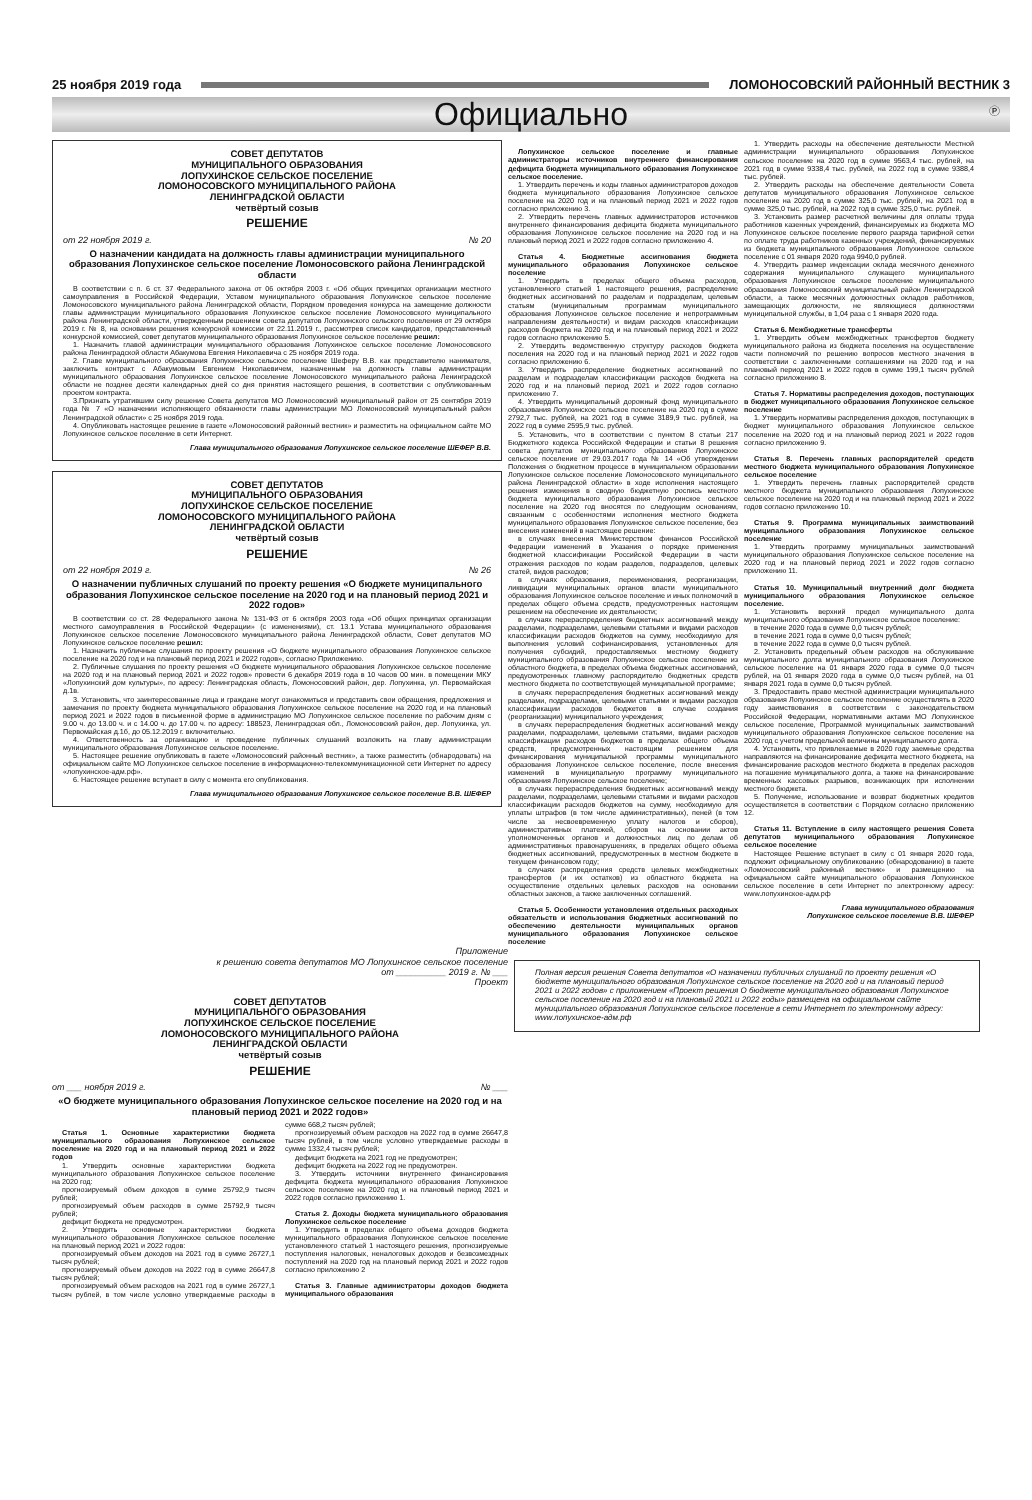25 ноября 2019 года
ЛОМОНОСОВСКИЙ РАЙОННЫЙ ВЕСТНИК 3
Официально Ⓟ
СОВЕТ ДЕПУТАТОВ
МУНИЦИПАЛЬНОГО ОБРАЗОВАНИЯ
ЛОПУХИНСКОЕ СЕЛЬСКОЕ ПОСЕЛЕНИЕ
ЛОМОНОСОВСКОГО МУНИЦИПАЛЬНОГО РАЙОНА
ЛЕНИНГРАДСКОЙ ОБЛАСТИ
четвёртый созыв
РЕШЕНИЕ
от 22 ноября 2019 г. № 20
О назначении кандидата на должность главы администрации муниципального образования Лопухинское сельское поселение Ломоносовского района Ленинградской области
В соответствии с п. 6 ст. 37 Федерального закона от 06 октября 2003 г. «Об общих принципах организации местного самоуправления в Российской Федерации, Уставом муниципального образования Лопухинское сельское поселение Ломоносовского муниципального района Ленинградской области, Порядком проведения конкурса на замещение должности главы администрации муниципального образования Лопухинское сельское поселение Ломоносовского муниципального района Ленинградской области, утвержденным решением совета депутатов Лопухинского сельского поселения от 29 октября 2019 г. № 8, на основании решения конкурсной комиссии от 22.11.2019 г., рассмотрев список кандидатов, представленный конкурсной комиссией, совет депутатов муниципального образования Лопухинское сельское поселение решил:
1. Назначить главой администрации муниципального образования Лопухинское сельское поселение Ломоносовского района Ленинградской области Абакумова Евгения Николаевича с 25 ноября 2019 года.
2. Главе муниципального образования Лопухинское сельское поселение Шеферу В.В. как представителю нанимателя, заключить контракт с Абакумовым Евгением Николаевичем, назначенным на должность главы администрации муниципального образования Лопухинское сельское поселение Ломоносовского муниципального района Ленинградской области не позднее десяти календарных дней со дня принятия настоящего решения, в соответствии с опубликованным проектом контракта.
3.Признать утратившим силу решение Совета депутатов МО Ломоносовский муниципальный район от 25 сентября 2019 года № 7 «О назначении исполняющего обязанности главы администрации МО Ломоносовский муниципальный район Ленинградской области» с 25 ноября 2019 года.
4. Опубликовать настоящее решение в газете «Ломоносовский районный вестник» и разместить на официальном сайте МО Лопухинское сельское поселение в сети Интернет.
Глава муниципального образования Лопухинское сельское поселение ШЕФЕР В.В.
СОВЕТ ДЕПУТАТОВ
МУНИЦИПАЛЬНОГО ОБРАЗОВАНИЯ
ЛОПУХИНСКОЕ СЕЛЬСКОЕ ПОСЕЛЕНИЕ
ЛОМОНОСОВСКОГО МУНИЦИПАЛЬНОГО РАЙОНА
ЛЕНИНГРАДСКОЙ ОБЛАСТИ
четвёртый созыв
РЕШЕНИЕ
от 22 ноября 2019 г. № 26
О назначении публичных слушаний по проекту решения «О бюджете муниципального образования Лопухинское сельское поселение на 2020 год и на плановый период 2021 и 2022 годов»
В соответствии со ст. 28 Федерального закона № 131-ФЗ от 6 октября 2003 года «Об общих принципах организации местного самоуправления в Российской Федерации» (с изменениями), ст. 13.1 Устава муниципального образования Лопухинское сельское поселение Ломоносовского муниципального района Ленинградской области, Совет депутатов МО Лопухинское сельское поселение решил:
1. Назначить публичные слушания по проекту решения «О бюджете муниципального образования Лопухинское сельское поселение на 2020 год и на плановый период 2021 и 2022 годов», согласно Приложению.
2. Публичные слушания по проекту решения «О бюджете муниципального образования Лопухинское сельское поселение на 2020 год и на плановый период 2021 и 2022 годов» провести 6 декабря 2019 года в 10 часов 00 мин. в помещении МКУ «Лопухинский дом культуры», по адресу: Ленинградская область, Ломоносовский район, дер. Лопухинка, ул. Первомайская д.1в.
3. Установить, что заинтересованные лица и граждане могут ознакомиться и представить свои обращения, предложения и замечания по проекту бюджета муниципального образования Лопухинское сельское поселение на 2020 год и на плановый период 2021 и 2022 годов в письменной форме в администрацию МО Лопухинское сельское поселение по рабочим дням с 9.00 ч. до 13.00 ч. и с 14.00 ч. до 17.00 ч. по адресу: 188523, Ленинградская обл., Ломоносовский район, дер. Лопухинка, ул. Первомайская д.1б, до 05.12.2019 г. включительно.
4. Ответственность за организацию и проведение публичных слушаний возложить на главу администрации муниципального образования Лопухинское сельское поселение.
5. Настоящее решение опубликовать в газете «Ломоносовский районный вестник», а также разместить (обнародовать) на официальном сайте МО Лопухинское сельское поселение в информационно-телекоммуникационной сети Интернет по адресу «лопухинское-адм.рф».
6. Настоящее решение вступает в силу с момента его опубликования.
Глава муниципального образования Лопухинское сельское поселение В.В. ШЕФЕР
Лопухинское сельское поселение и главные администраторы источников внутреннего финансирования дефицита бюджета муниципального образования Лопухинское сельское поселение.
1. Утвердить перечень и коды главных администраторов доходов бюджета муниципального образования Лопухинское сельское поселение на 2020 год и на плановый период 2021 и 2022 годов согласно приложению 3.
2. Утвердить перечень главных администраторов источников внутреннего финансирования дефицита бюджета муниципального образования Лопухинское сельское поселение на 2020 год и на плановый период 2021 и 2022 годов согласно приложению 4.
Статья 4. Бюджетные ассигнования бюджета муниципального образования Лопухинское сельское поселение
1. Утвердить в пределах общего объема расходов, установленного статьей 1 настоящего решения, распределение бюджетных ассигнований по разделам и подразделам, целевым статьям (муниципальным программам муниципального образования Лопухинское сельское поселение и непрограммным направлениям деятельности) и видам расходов классификации расходов бюджета на 2020 год и на плановый период 2021 и 2022 годов согласно приложению 5.
2. Утвердить ведомственную структуру расходов бюджета поселения на 2020 год и на плановый период 2021 и 2022 годов согласно приложению 6.
3. Утвердить распределение бюджетных ассигнований по разделам и подразделам классификации расходов бюджета на 2020 год и на плановый период 2021 и 2022 годов согласно приложению 7.
4. Утвердить муниципальный дорожный фонд муниципального образования Лопухинское сельское поселение на 2020 год в сумме 2792,7 тыс. рублей, на 2021 год в сумме 3189,9 тыс. рублей, на 2022 год в сумме 2595,9 тыс. рублей.
5. Установить, что в соответствии с пунктом 8 статьи 217 Бюджетного кодекса Российской Федерации и статьи 8 решения совета депутатов муниципального образования Лопухинское сельское поселение от 29.03.2017 года № 14 «Об утверждении Положения о бюджетном процессе в муниципальном образовании Лопухинское сельское поселение Ломоносовского муниципального района Ленинградской области» в ходе исполнения настоящего решения изменения в сводную бюджетную роспись местного бюджета муниципального образования Лопухинское сельское поселение на 2020 год вносятся по следующим основаниям, связанным с особенностями исполнения местного бюджета муниципального образования Лопухинское сельское поселение, без внесения изменений в настоящее решение:
в случаях внесения Министерством финансов Российской Федерации изменений в Указания о порядке применения бюджетной классификации Российской Федерации в части отражения расходов по кодам разделов, подразделов, целевых статей, видов расходов;
в случаях образования, переименования, реорганизации, ликвидации муниципальных органов власти муниципального образования Лопухинское сельское поселение и иных полномочий в пределах общего объема средств, предусмотренных настоящим решением на обеспечение их деятельности;
в случаях перераспределения бюджетных ассигнований между разделами, подразделами, целевыми статьями и видами расходов классификации расходов бюджетов на сумму, необходимую для выполнения условий софинансирования, установленных для получения субсидий, предоставляемых местному бюджету муниципального образования Лопухинское сельское поселение из областного бюджета, в пределах объема бюджетных ассигнований, предусмотренных главному распорядителю бюджетных средств местного бюджета по соответствующей муниципальной программе;
в случаях перераспределения бюджетных ассигнований между разделами, подразделами, целевыми статьями и видами расходов классификации расходов бюджетов в случае создания (реорганизации) муниципального учреждения;
в случаях перераспределения бюджетных ассигнований между разделами, подразделами, целевыми статьями, видами расходов классификации расходов бюджетов в пределах общего объема средств, предусмотренных настоящим решением для финансирования муниципальной программы муниципального образования Лопухинское сельское поселение, после внесения изменений в муниципальную программу муниципального образования Лопухинское сельское поселение;
в случаях перераспределения бюджетных ассигнований между разделами, подразделами, целевыми статьями и видами расходов классификации расходов бюджетов на сумму, необходимую для уплаты штрафов (в том числе административных), пеней (в том числе за несвоевременную уплату налогов и сборов), административных платежей, сборов на основании актов уполномоченных органов и должностных лиц по делам об административных правонарушениях, в пределах общего объема бюджетных ассигнований, предусмотренных в местном бюджете в текущем финансовом году;
в случаях распределения средств целевых межбюджетных трансфертов (и их остатков) из областного бюджета на осуществление отдельных целевых расходов на основании областных законов, а также заключенных соглашений.
Статья 5. Особенности установления отдельных расходных обязательств и использования бюджетных ассигнований по обеспечению деятельности муниципальных органов муниципального образования Лопухинское сельское поселение
1. Утвердить расходы на обеспечение деятельности Местной администрации муниципального образования Лопухинское сельское поселение на 2020 год в сумме 9563,4 тыс. рублей, на 2021 год в сумме 9338,4 тыс. рублей, на 2022 год в сумме 9388,4 тыс. рублей.
2. Утвердить расходы на обеспечение деятельности Совета депутатов муниципального образования Лопухинское сельское поселение на 2020 год в сумме 325,0 тыс. рублей, на 2021 год в сумме 325,0 тыс. рублей, на 2022 год в сумме 325,0 тыс. рублей.
3. Установить размер расчетной величины для оплаты труда работников казенных учреждений, финансируемых из бюджета МО Лопухинское сельское поселение первого разряда тарифной сетки по оплате труда работников казенных учреждений, финансируемых из бюджета муниципального образования Лопухинское сельское поселение с 01 января 2020 года 9940,0 рублей.
4. Утвердить размер индексации оклада месячного денежного содержания муниципального служащего муниципального образования Лопухинское сельское поселение муниципального образования Ломоносовский муниципальный район Ленинградской области, а также месячных должностных окладов работников, замещающих должности, не являющиеся должностями муниципальной службы, в 1,04 раза с 1 января 2020 года.
Статья 6. Межбюджетные трансферты
1. Утвердить объем межбюджетных трансфертов бюджету муниципального района из бюджета поселения на осуществление части полномочий по решению вопросов местного значения в соответствии с заключенными соглашениями на 2020 год и на плановый период 2021 и 2022 годов в сумме 199,1 тысяч рублей согласно приложению 8.
Статья 7. Нормативы распределения доходов, поступающих в бюджет муниципального образования Лопухинское сельское поселение
1. Утвердить нормативы распределения доходов, поступающих в бюджет муниципального образования Лопухинское сельское поселение на 2020 год и на плановый период 2021 и 2022 годов согласно приложению 9.
Статья 8. Перечень главных распорядителей средств местного бюджета муниципального образования Лопухинское сельское поселение
1. Утвердить перечень главных распорядителей средств местного бюджета муниципального образования Лопухинское сельское поселение на 2020 год и на плановый период 2021 и 2022 годов согласно приложению 10.
Статья 9. Программа муниципальных заимствований муниципального образования Лопухинское сельское поселение
1. Утвердить программу муниципальных заимствований муниципального образования Лопухинское сельское поселение на 2020 год и на плановый период 2021 и 2022 годов согласно приложению 11.
Статья 10. Муниципальный внутренний долг бюджета муниципального образования Лопухинское сельское поселение.
1. Установить верхний предел муниципального долга муниципального образования Лопухинское сельское поселение:
в течение 2020 года в сумме 0,0 тысяч рублей;
в течение 2021 года в сумме 0,0 тысяч рублей;
в течение 2022 года в сумме 0,0 тысяч рублей.
2. Установить предельный объем расходов на обслуживание муниципального долга муниципального образования Лопухинское сельское поселение на 01 января 2020 года в сумме 0,0 тысяч рублей, на 01 января 2020 года в сумме 0,0 тысяч рублей, на 01 января 2021 года в сумме 0,0 тысяч рублей.
3. Предоставить право местной администрации муниципального образования Лопухинское сельское поселение осуществлять в 2020 году заимствования в соответствии с законодательством Российской Федерации, нормативными актами МО Лопухинское сельское поселение, Программой муниципальных заимствований муниципального образования Лопухинское сельское поселение на 2020 год с учетом предельной величины муниципального долга.
4. Установить, что привлекаемые в 2020 году заемные средства направляются на финансирование дефицита местного бюджета, на финансирование расходов местного бюджета в пределах расходов на погашение муниципального долга, а также на финансирование временных кассовых разрывов, возникающих при исполнении местного бюджета.
5. Получение, использование и возврат бюджетных кредитов осуществляется в соответствии с Порядком согласно приложению 12.
Статья 11. Вступление в силу настоящего решения Совета депутатов муниципального образования Лопухинское сельское поселение
Настоящее Решение вступает в силу с 01 января 2020 года, подлежит официальному опубликованию (обнародованию) в газете «Ломоносовский районный вестник» и размещению на официальном сайте муниципального образования Лопухинское сельское поселение в сети Интернет по электронному адресу: www.лопухинское-адм.рф
Глава муниципального образования
Лопухинское сельское поселение В.В. ШЕФЕР
Приложение
к решению совета депутатов МО Лопухинское сельское поселение
от __________ 2019 г. № ___
Проект
СОВЕТ ДЕПУТАТОВ
МУНИЦИПАЛЬНОГО ОБРАЗОВАНИЯ
ЛОПУХИНСКОЕ СЕЛЬСКОЕ ПОСЕЛЕНИЕ
ЛОМОНОСОВСКОГО МУНИЦИПАЛЬНОГО РАЙОНА
ЛЕНИНГРАДСКОЙ ОБЛАСТИ
четвёртый созыв
РЕШЕНИЕ
от ___ ноября 2019 г. № ___
«О бюджете муниципального образования Лопухинское сельское поселение на 2020 год и на плановый период 2021 и 2022 годов»
Статья 1. Основные характеристики бюджета муниципального образования Лопухинское сельское поселение на 2020 год и на плановый период 2021 и 2022 годов
1. Утвердить основные характеристики бюджета муниципального образования Лопухинское сельское поселение на 2020 год:
прогнозируемый объем доходов в сумме 25792,9 тысяч рублей;
прогнозируемый объем расходов в сумме 25792,9 тысяч рублей;
дефицит бюджета не предусмотрен.
2. Утвердить основные характеристики бюджета муниципального образования Лопухинское сельское поселение на плановый период 2021 и 2022 годов:
прогнозируемый объем доходов на 2021 год в сумме 26727,1 тысяч рублей;
прогнозируемый объем доходов на 2022 год в сумме 26647,8 тысяч рублей;
прогнозируемый объем расходов на 2021 год в сумме 26727,1 тысяч рублей, в том числе условно утверждаемые расходы в сумме 668,2 тысяч рублей;
прогнозируемый объем расходов на 2022 год в сумме 26647,8 тысяч рублей, в том числе условно утверждаемые расходы в сумме 1332,4 тысяч рублей;
дефицит бюджета на 2021 год не предусмотрен;
дефицит бюджета на 2022 год не предусмотрен.
3. Утвердить источники внутреннего финансирования дефицита бюджета муниципального образования Лопухинское сельское поселение на 2020 год и на плановый период 2021 и 2022 годов согласно приложению 1.
Статья 2. Доходы бюджета муниципального образования Лопухинское сельское поселение
1. Утвердить в пределах общего объема доходов бюджета муниципального образования Лопухинское сельское поселение установленного статьей 1 настоящего решения, прогнозируемые поступления налоговых, неналоговых доходов и безвозмездных поступлений на 2020 год на плановый период 2021 и 2022 годов согласно приложению 2
Статья 3. Главные администраторы доходов бюджета муниципального образования
Полная версия решения Совета депутатов «О назначении публичных слушаний по проекту решения «О бюджете муниципального образования Лопухинское сельское поселение на 2020 год и на плановый период 2021 и 2022 годов» с приложением «Проект решения О бюджете муниципального образования Лопухинское сельское поселение на 2020 год и на плановый 2021 и 2022 годы» размещена на официальном сайте муниципального образования Лопухинское сельское поселение в сети Интернет по электронному адресу: www.лопухинское-адм.рф